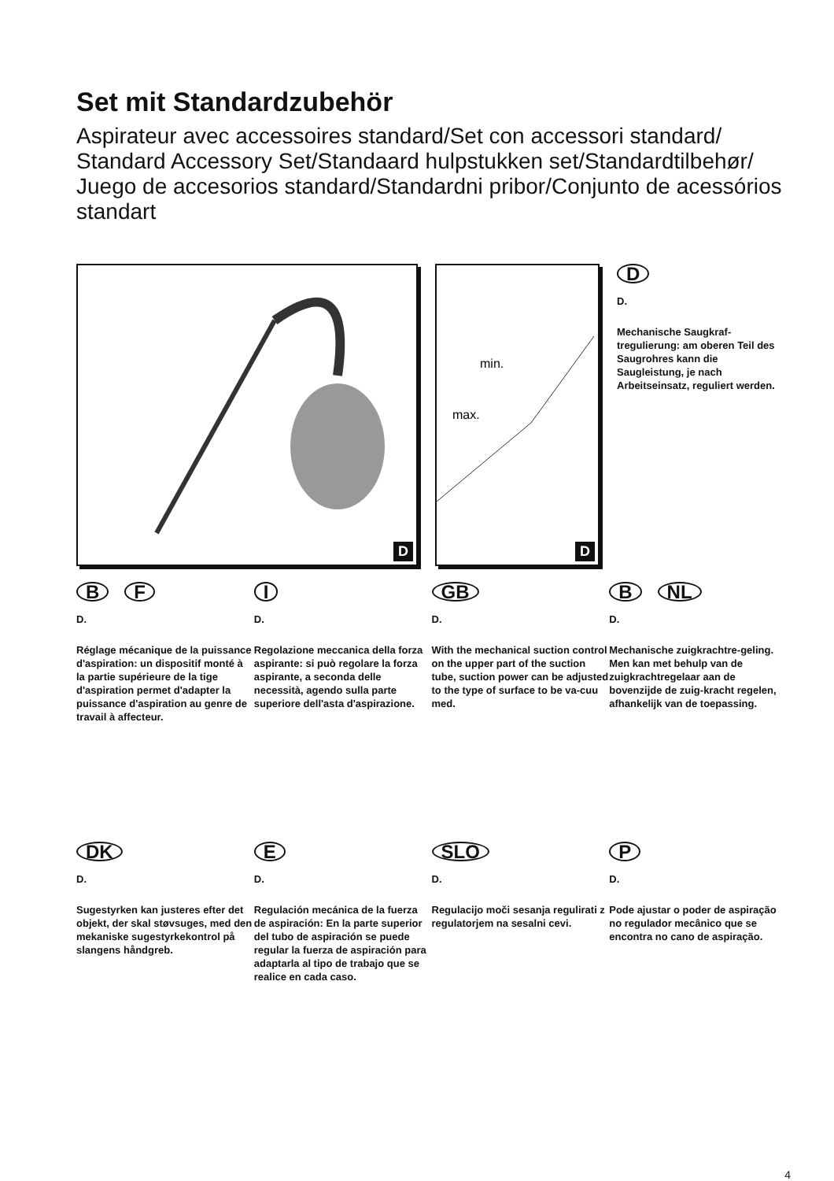Set mit Standardzubehör
Aspirateur avec accessoires standard/Set con accessori standard/
Standard Accessory Set/Standaard hulpstukken set/Standardtilbehør/
Juego de accesorios standard/Standardni pribor/Conjunto de acessórios standart
D
min.
max.
D
D
D.
Mechanische Saugkraf-tregulierung: am oberen Teil des Saugrohres kann die Saugleistung, je nach Arbeitseinsatz, reguliert werden.
B F
D.
Réglage mécanique de la puissance d'aspiration: un dispositif monté à la partie supérieure de la tige d'aspiration permet d'adapter la puissance d'aspiration au genre de travail à affecteur.
I
D.
Regolazione meccanica della forza aspirante: si può regolare la forza aspirante, a seconda delle necessità, agendo sulla parte superiore dell'asta d'aspirazione.
GB
D.
With the mechanical suction control on the upper part of the suction tube, suction power can be adjusted to the type of surface to be va-cuu med.
B NL
D.
Mechanische zuigkrachtre-geling. Men kan met behulp van de zuigkrachtregelaar aan de bovenzijde de zuig-kracht regelen, afhankelijk van de toepassing.
DK
D.
Sugestyrken kan justeres efter det objekt, der skal støvsuges, med den mekaniske sugestyrkekontrol på slangens håndgreb.
E
D.
Regulación mecánica de la fuerza de aspiración: En la parte superior del tubo de aspiración se puede regular la fuerza de aspiración para adaptarla al tipo de trabajo que se realice en cada caso.
SLO
D.
Regulacijo moči sesanja regulirati z regulatorjem na sesalni cevi.
P
D.
Pode ajustar o poder de aspiração no regulador mecânico que se encontra no cano de aspiração.
4